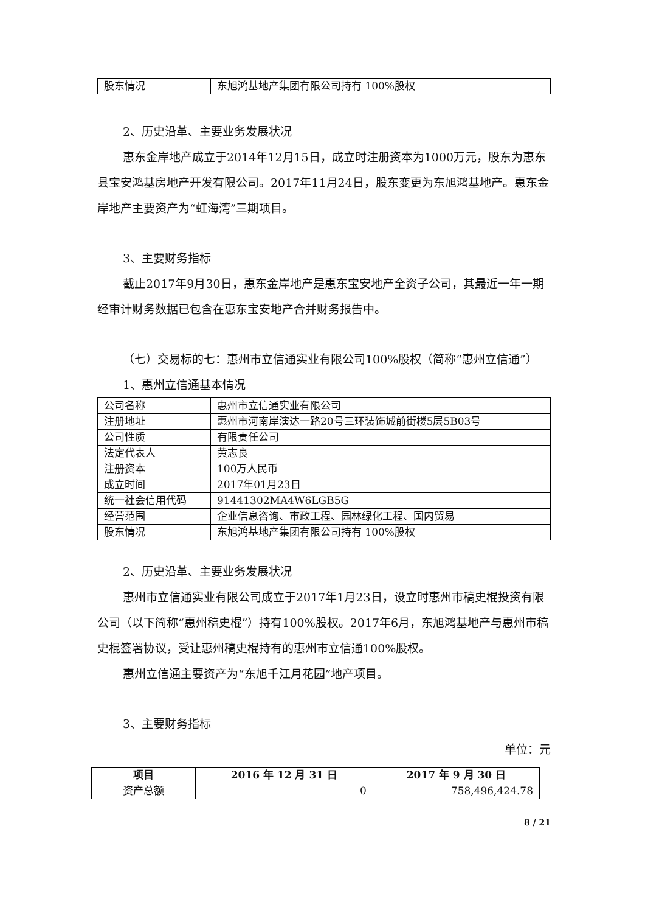| 股东情况 | 东旭鸿基地产集团有限公司持有 100%股权 |
2、历史沿革、主要业务发展状况
惠东金岸地产成立于2014年12月15日，成立时注册资本为1000万元，股东为惠东县宝安鸿基房地产开发有限公司。2017年11月24日，股东变更为东旭鸿基地产。惠东金岸地产主要资产为“虹海湾”三期项目。
3、主要财务指标
截止2017年9月30日，惠东金岸地产是惠东宝安地产全资子公司，其最近一年一期经审计财务数据已包含在惠东宝安地产合并财务报告中。
（七）交易标的七：惠州市立信通实业有限公司100%股权（简称“惠州立信通”）
1、惠州立信通基本情况
| 公司名称 | 惠州市立信通实业有限公司 |
| 注册地址 | 惠州市河南岸演达一路20号三环装饰城前街楼5层5B03号 |
| 公司性质 | 有限责任公司 |
| 法定代表人 | 黄志良 |
| 注册资本 | 100万人民币 |
| 成立时间 | 2017年01月23日 |
| 统一社会信用代码 | 91441302MA4W6LGB5G |
| 经营范围 | 企业信息咨询、市政工程、园林绿化工程、国内贸易 |
| 股东情况 | 东旭鸿基地产集团有限公司持有 100%股权 |
2、历史沿革、主要业务发展状况
惠州市立信通实业有限公司成立于2017年1月23日，设立时惠州市稿史棍投资有限公司（以下简称“惠州稿史棍”）持有100%股权。2017年6月，东旭鸿基地产与惠州市稿史棍签署协议，受让惠州稿史棍持有的惠州市立信通100%股权。
惠州立信通主要资产为“东旭千江月花园”地产项目。
3、主要财务指标
单位：元
| 项目 | 2016 年 12 月 31 日 | 2017 年 9 月 30 日 |
| --- | --- | --- |
| 资产总额 | 0 | 758,496,424.78 |
8 / 21